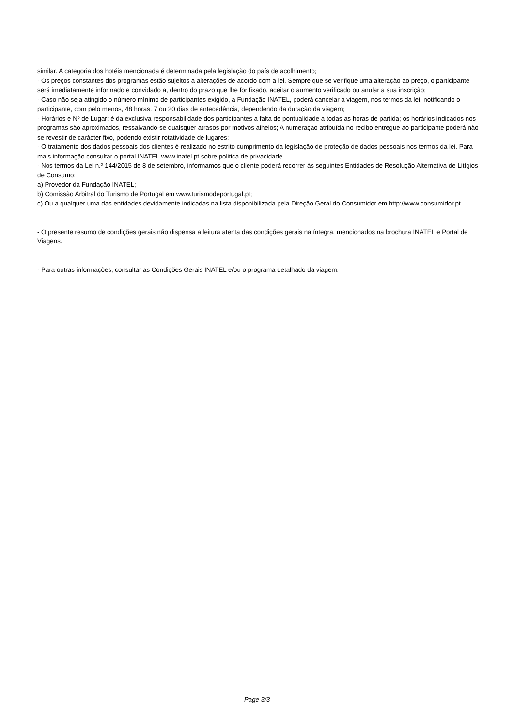similar. A categoria dos hotéis mencionada é determinada pela legislação do país de acolhimento;
- Os preços constantes dos programas estão sujeitos a alterações de acordo com a lei. Sempre que se verifique uma alteração ao preço, o participante será imediatamente informado e convidado a, dentro do prazo que lhe for fixado, aceitar o aumento verificado ou anular a sua inscrição;
- Caso não seja atingido o número mínimo de participantes exigido, a Fundação INATEL, poderá cancelar a viagem, nos termos da lei, notificando o participante, com pelo menos, 48 horas, 7 ou 20 dias de antecedência, dependendo da duração da viagem;
- Horários e Nº de Lugar: é da exclusiva responsabilidade dos participantes a falta de pontualidade a todas as horas de partida; os horários indicados nos programas são aproximados, ressalvando-se quaisquer atrasos por motivos alheios; A numeração atribuída no recibo entregue ao participante poderá não se revestir de carácter fixo, podendo existir rotatividade de lugares;
- O tratamento dos dados pessoais dos clientes é realizado no estrito cumprimento da legislação de proteção de dados pessoais nos termos da lei. Para mais informação consultar o portal INATEL www.inatel.pt sobre politica de privacidade.
- Nos termos da Lei n.º 144/2015 de 8 de setembro, informamos que o cliente poderá recorrer às seguintes Entidades de Resolução Alternativa de Litígios de Consumo:
a) Provedor da Fundação INATEL;
b) Comissão Arbitral do Turismo de Portugal em www.turismodeportugal.pt;
c) Ou a qualquer uma das entidades devidamente indicadas na lista disponibilizada pela Direção Geral do Consumidor em http://www.consumidor.pt.
- O presente resumo de condições gerais não dispensa a leitura atenta das condições gerais na íntegra, mencionados na brochura INATEL e Portal de Viagens.
- Para outras informações, consultar as Condições Gerais INATEL e/ou o programa detalhado da viagem.
Page 3/3